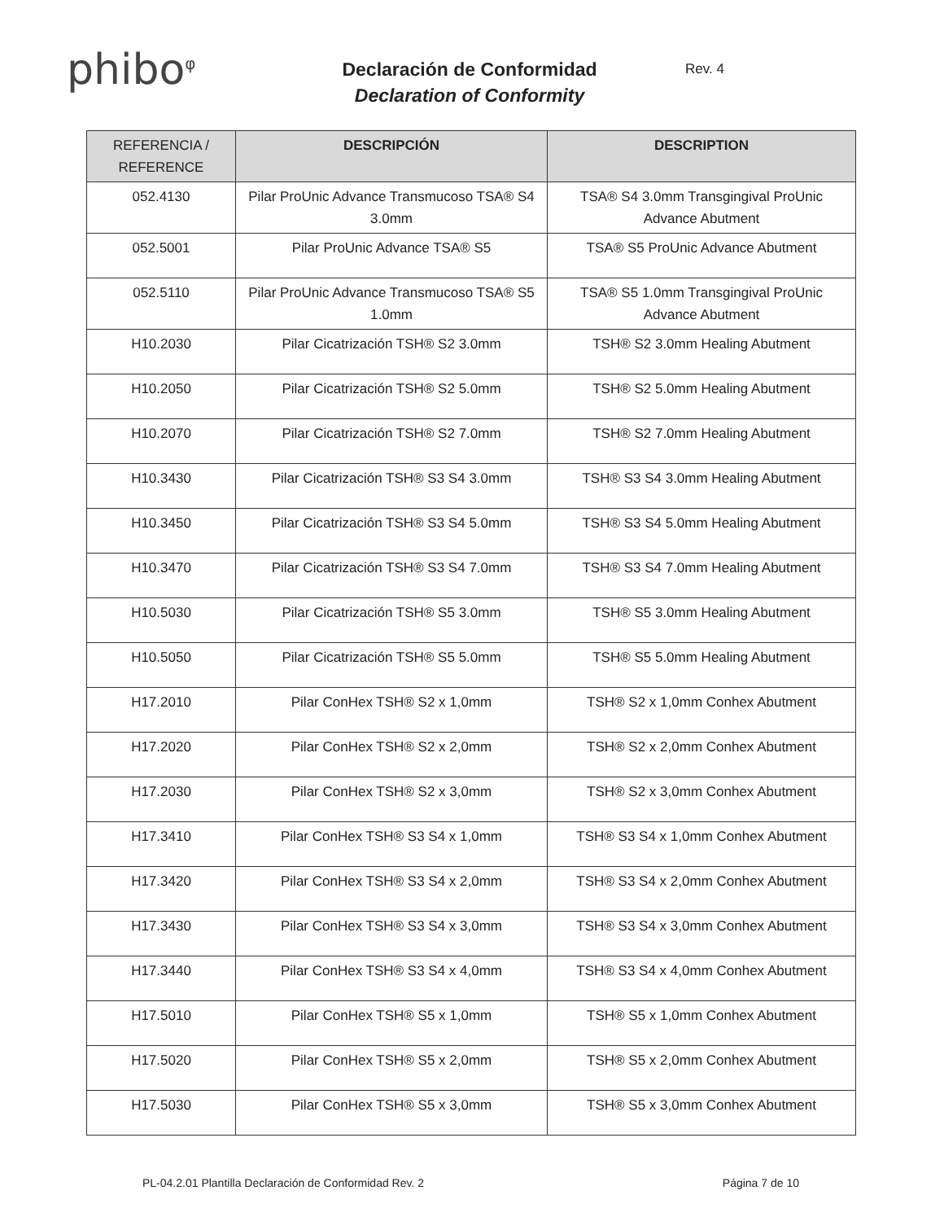phibo<sup>φ</sup>
Declaración de Conformidad
Declaration of Conformity
Rev. 4
| REFERENCIA / REFERENCE | DESCRIPCIÓN | DESCRIPTION |
| --- | --- | --- |
| 052.4130 | Pilar ProUnic Advance Transmucoso TSA® S4 3.0mm | TSA® S4 3.0mm Transgingival ProUnic Advance Abutment |
| 052.5001 | Pilar ProUnic Advance TSA® S5 | TSA® S5 ProUnic Advance Abutment |
| 052.5110 | Pilar ProUnic Advance Transmucoso TSA® S5 1.0mm | TSA® S5 1.0mm Transgingival ProUnic Advance Abutment |
| H10.2030 | Pilar Cicatrización TSH® S2 3.0mm | TSH® S2 3.0mm Healing Abutment |
| H10.2050 | Pilar Cicatrización TSH® S2 5.0mm | TSH® S2 5.0mm Healing Abutment |
| H10.2070 | Pilar Cicatrización TSH® S2 7.0mm | TSH® S2 7.0mm Healing Abutment |
| H10.3430 | Pilar Cicatrización TSH® S3 S4 3.0mm | TSH® S3 S4 3.0mm Healing Abutment |
| H10.3450 | Pilar Cicatrización TSH® S3 S4 5.0mm | TSH® S3 S4 5.0mm Healing Abutment |
| H10.3470 | Pilar Cicatrización TSH® S3 S4 7.0mm | TSH® S3 S4 7.0mm Healing Abutment |
| H10.5030 | Pilar Cicatrización TSH® S5 3.0mm | TSH® S5 3.0mm Healing Abutment |
| H10.5050 | Pilar Cicatrización TSH® S5 5.0mm | TSH® S5 5.0mm Healing Abutment |
| H17.2010 | Pilar ConHex TSH® S2 x 1,0mm | TSH® S2 x 1,0mm Conhex Abutment |
| H17.2020 | Pilar ConHex TSH® S2 x 2,0mm | TSH® S2 x 2,0mm Conhex Abutment |
| H17.2030 | Pilar ConHex TSH® S2 x 3,0mm | TSH® S2 x 3,0mm Conhex Abutment |
| H17.3410 | Pilar ConHex TSH® S3 S4 x 1,0mm | TSH® S3 S4 x 1,0mm Conhex Abutment |
| H17.3420 | Pilar ConHex TSH® S3 S4 x 2,0mm | TSH® S3 S4 x 2,0mm Conhex Abutment |
| H17.3430 | Pilar ConHex TSH® S3 S4 x 3,0mm | TSH® S3 S4 x 3,0mm Conhex Abutment |
| H17.3440 | Pilar ConHex TSH® S3 S4 x 4,0mm | TSH® S3 S4 x 4,0mm Conhex Abutment |
| H17.5010 | Pilar ConHex TSH® S5 x 1,0mm | TSH® S5 x 1,0mm Conhex Abutment |
| H17.5020 | Pilar ConHex TSH® S5 x 2,0mm | TSH® S5 x 2,0mm Conhex Abutment |
| H17.5030 | Pilar ConHex TSH® S5 x 3,0mm | TSH® S5 x 3,0mm Conhex Abutment |
PL-04.2.01 Plantilla Declaración de Conformidad Rev. 2 Página 7 de 10